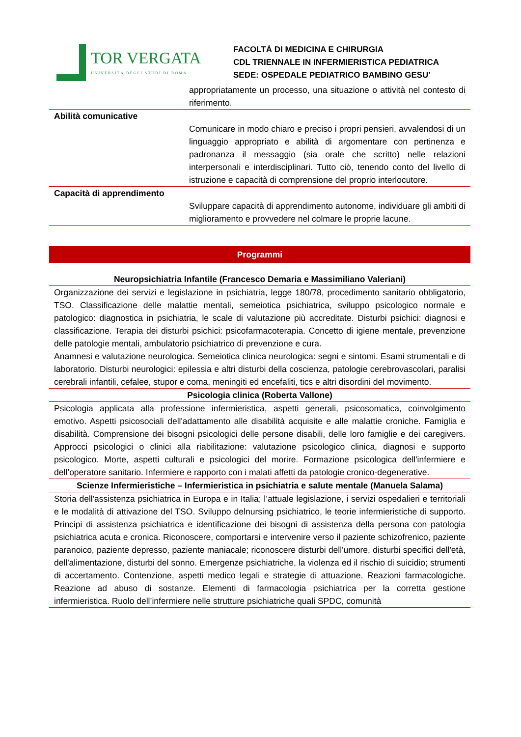TOR VERGATA
UNIVERSITÀ DEGLI STUDI DI ROMA
FACOLTÀ DI MEDICINA E CHIRURGIA
CDL TRIENNALE IN INFERMIERISTICA PEDIATRICA
SEDE: OSPEDALE PEDIATRICO BAMBINO GESU’
| | appropriatamente un processo, una situazione o attività nel contesto di riferimento. |
| Abilità comunicative | Comunicare in modo chiaro e preciso i propri pensieri, avvalendosi di un linguaggio appropriato e abilità di argomentare con pertinenza e padronanza il messaggio (sia orale che scritto) nelle relazioni interpersonali e interdisciplinari. Tutto ciò, tenendo conto del livello di istruzione e capacità di comprensione del proprio interlocutore. |
| Capacità di apprendimento | Sviluppare capacità di apprendimento autonome, individuare gli ambiti di miglioramento e provvedere nel colmare le proprie lacune. |
Programmi
Neuropsichiatria Infantile (Francesco Demaria e Massimiliano Valeriani)
Organizzazione dei servizi e legislazione in psichiatria, legge 180/78, procedimento sanitario obbligatorio, TSO. Classificazione delle malattie mentali, semeiotica psichiatrica, sviluppo psicologico normale e patologico: diagnostica in psichiatria, le scale di valutazione più accreditate. Disturbi psichici: diagnosi e classificazione. Terapia dei disturbi psichici: psicofarmacoterapia. Concetto di igiene mentale, prevenzione delle patologie mentali, ambulatorio psichiatrico di prevenzione e cura.
Anamnesi e valutazione neurologica. Semeiotica clinica neurologica: segni e sintomi. Esami strumentali e di laboratorio. Disturbi neurologici: epilessia e altri disturbi della coscienza, patologie cerebrovascolari, paralisi cerebrali infantili, cefalee, stupor e coma, meningiti ed encefaliti, tics e altri disordini del movimento.
Psicologia clinica (Roberta Vallone)
Psicologia applicata alla professione infermieristica, aspetti generali, psicosomatica, coinvolgimento emotivo. Aspetti psicosociali dell'adattamento alle disabilità acquisite e alle malattie croniche. Famiglia e disabilità. Comprensione dei bisogni psicologici delle persone disabili, delle loro famiglie e dei caregivers. Approcci psicologici o clinici alla riabilitazione: valutazione psicologico clinica, diagnosi e supporto psicologico. Morte, aspetti culturali e psicologici del morire. Formazione psicologica dell'infermiere e dell’operatore sanitario. Infermiere e rapporto con i malati affetti da patologie cronico-degenerative.
Scienze Infermieristiche – Infermieristica in psichiatria e salute mentale (Manuela Salama)
Storia dell'assistenza psichiatrica in Europa e in Italia; l’attuale legislazione, i servizi ospedalieri e territoriali e le modalità di attivazione del TSO. Sviluppo delnursing psichiatrico, le teorie infermieristiche di supporto. Principi di assistenza psichiatrica e identificazione dei bisogni di assistenza della persona con patologia psichiatrica acuta e cronica. Riconoscere, comportarsi e intervenire verso il paziente schizofrenico, paziente paranoico, paziente depresso, paziente maniacale; riconoscere disturbi dell'umore, disturbi specifici dell'età, dell'alimentazione, disturbi del sonno. Emergenze psichiatriche, la violenza ed il rischio di suicidio; strumenti di accertamento. Contenzione, aspetti medico legali e strategie di attuazione. Reazioni farmacologiche. Reazione ad abuso di sostanze. Elementi di farmacologia psichiatrica per la corretta gestione infermieristica. Ruolo dell’infermiere nelle strutture psichiatriche quali SPDC, comunità